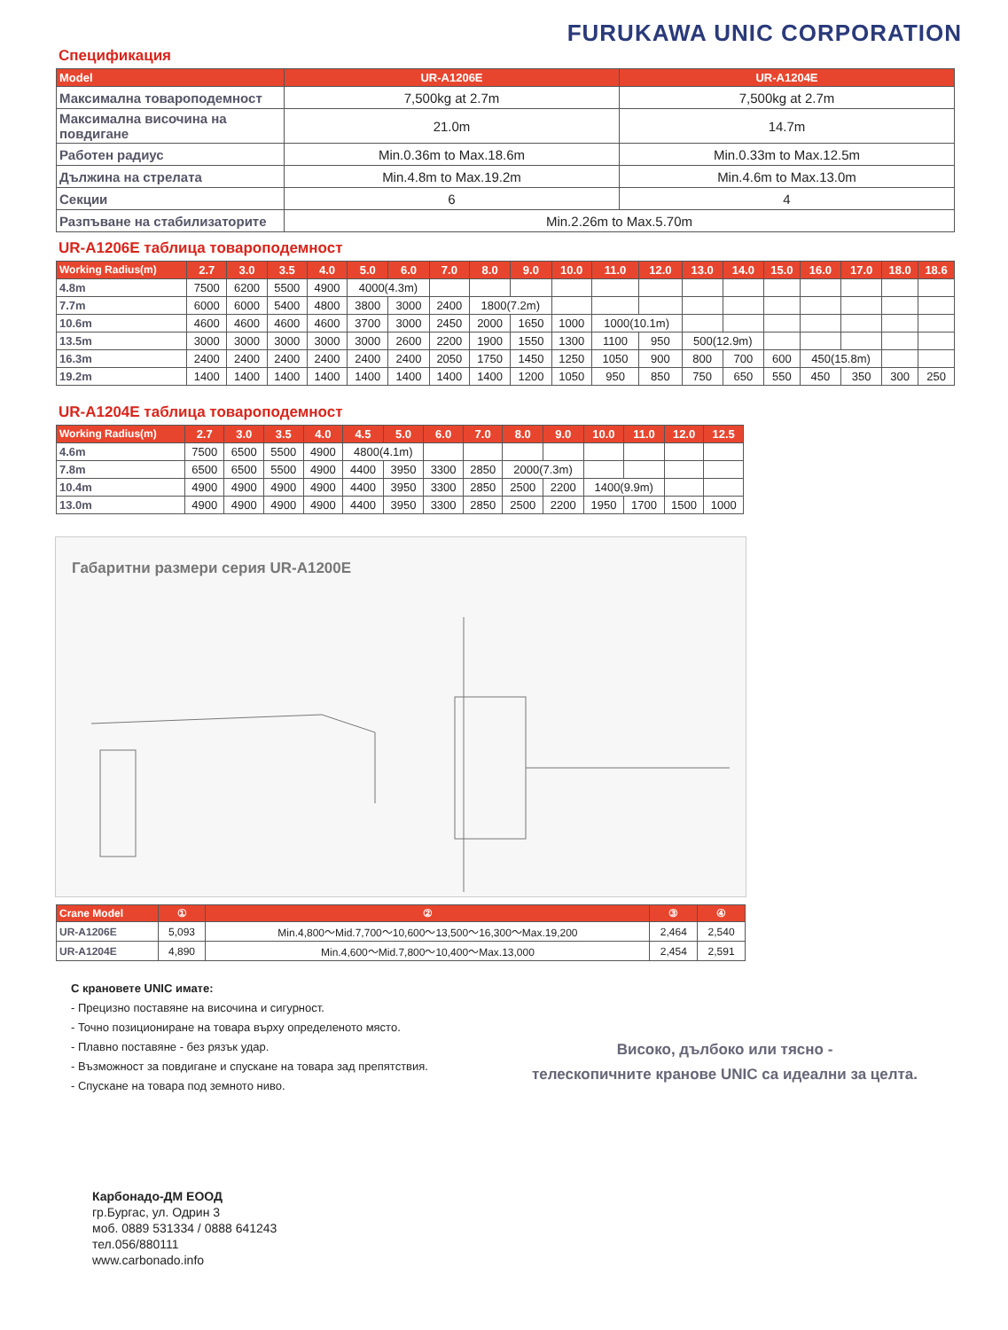FURUKAWA UNIC CORPORATION
Спецификация
| Model | UR-A1206E | UR-A1204E |
| --- | --- | --- |
| Максимална товароподемност | 7,500kg at 2.7m | 7,500kg at 2.7m |
| Максимална височина на повдигане | 21.0m | 14.7m |
| Работен радиус | Min.0.36m to Max.18.6m | Min.0.33m to Max.12.5m |
| Дължина на стрелата | Min.4.8m to Max.19.2m | Min.4.6m to Max.13.0m |
| Секции | 6 | 4 |
| Разпъване на стабилизаторите | Min.2.26m to Max.5.70m | |
UR-A1206E таблица товароподемност
| Working Radius(m) | 2.7 | 3.0 | 3.5 | 4.0 | 5.0 | 6.0 | 7.0 | 8.0 | 9.0 | 10.0 | 11.0 | 12.0 | 13.0 | 14.0 | 15.0 | 16.0 | 17.0 | 18.0 | 18.6 |
| --- | --- | --- | --- | --- | --- | --- | --- | --- | --- | --- | --- | --- | --- | --- | --- | --- | --- | --- | --- |
| 4.8m | 7500 | 6200 | 5500 | 4900 | 4000(4.3m) | | | | | | | | | | | | | | |
| 7.7m | 6000 | 6000 | 5400 | 4800 | 3800 | 3000 | 2400 | 1800(7.2m) | | | | | | | | | | | |
| 10.6m | 4600 | 4600 | 4600 | 4600 | 3700 | 3000 | 2450 | 2000 | 1650 | 1000 | 1000(10.1m) | | | | | | | | |
| 13.5m | 3000 | 3000 | 3000 | 3000 | 3000 | 2600 | 2200 | 1900 | 1550 | 1300 | 1100 | 950 | 500(12.9m) | | | | | | |
| 16.3m | 2400 | 2400 | 2400 | 2400 | 2400 | 2400 | 2050 | 1750 | 1450 | 1250 | 1050 | 900 | 800 | 700 | 600 | 450(15.8m) | | | |
| 19.2m | 1400 | 1400 | 1400 | 1400 | 1400 | 1400 | 1400 | 1400 | 1200 | 1050 | 950 | 850 | 750 | 650 | 550 | 450 | 350 | 300 | 250 |
UR-A1204E таблица товароподемност
| Working Radius(m) | 2.7 | 3.0 | 3.5 | 4.0 | 4.5 | 5.0 | 6.0 | 7.0 | 8.0 | 9.0 | 10.0 | 11.0 | 12.0 | 12.5 |
| --- | --- | --- | --- | --- | --- | --- | --- | --- | --- | --- | --- | --- | --- | --- |
| 4.6m | 7500 | 6500 | 5500 | 4900 | 4800(4.1m) | | | | | | | | | |
| 7.8m | 6500 | 6500 | 5500 | 4900 | 4400 | 3950 | 3300 | 2850 | 2000(7.3m) | | | | | |
| 10.4m | 4900 | 4900 | 4900 | 4900 | 4400 | 3950 | 3300 | 2850 | 2500 | 2200 | 1400(9.9m) | | | |
| 13.0m | 4900 | 4900 | 4900 | 4900 | 4400 | 3950 | 3300 | 2850 | 2500 | 2200 | 1950 | 1700 | 1500 | 1000 |
Габаритни размери серия UR-A1200E
| Crane Model | ① | ② | ③ | ④ |
| --- | --- | --- | --- | --- |
| UR-A1206E | 5,093 | Min.4,800～Mid.7,700～10,600～13,500～16,300～Max.19,200 | 2,464 | 2,540 |
| UR-A1204E | 4,890 | Min.4,600～Mid.7,800～10,400～Max.13,000 | 2,454 | 2,591 |
С крановете UNIC имате:
- Прецизно поставяне на височина и сигурност.
- Точно позициониране на товара върху определеното място.
- Плавно поставяне - без рязък удар.
- Възможност за повдигане и спускане на товара зад препятствия.
- Спускане на товара под земното ниво.
Високо, дълбоко или тясно -
телескопичните кранове UNIC са идеални за целта.
Карбонадо-ДМ ЕООД
гр.Бургас, ул. Одрин 3
моб. 0889 531334 / 0888 641243
тел.056/880111
www.carbonado.info